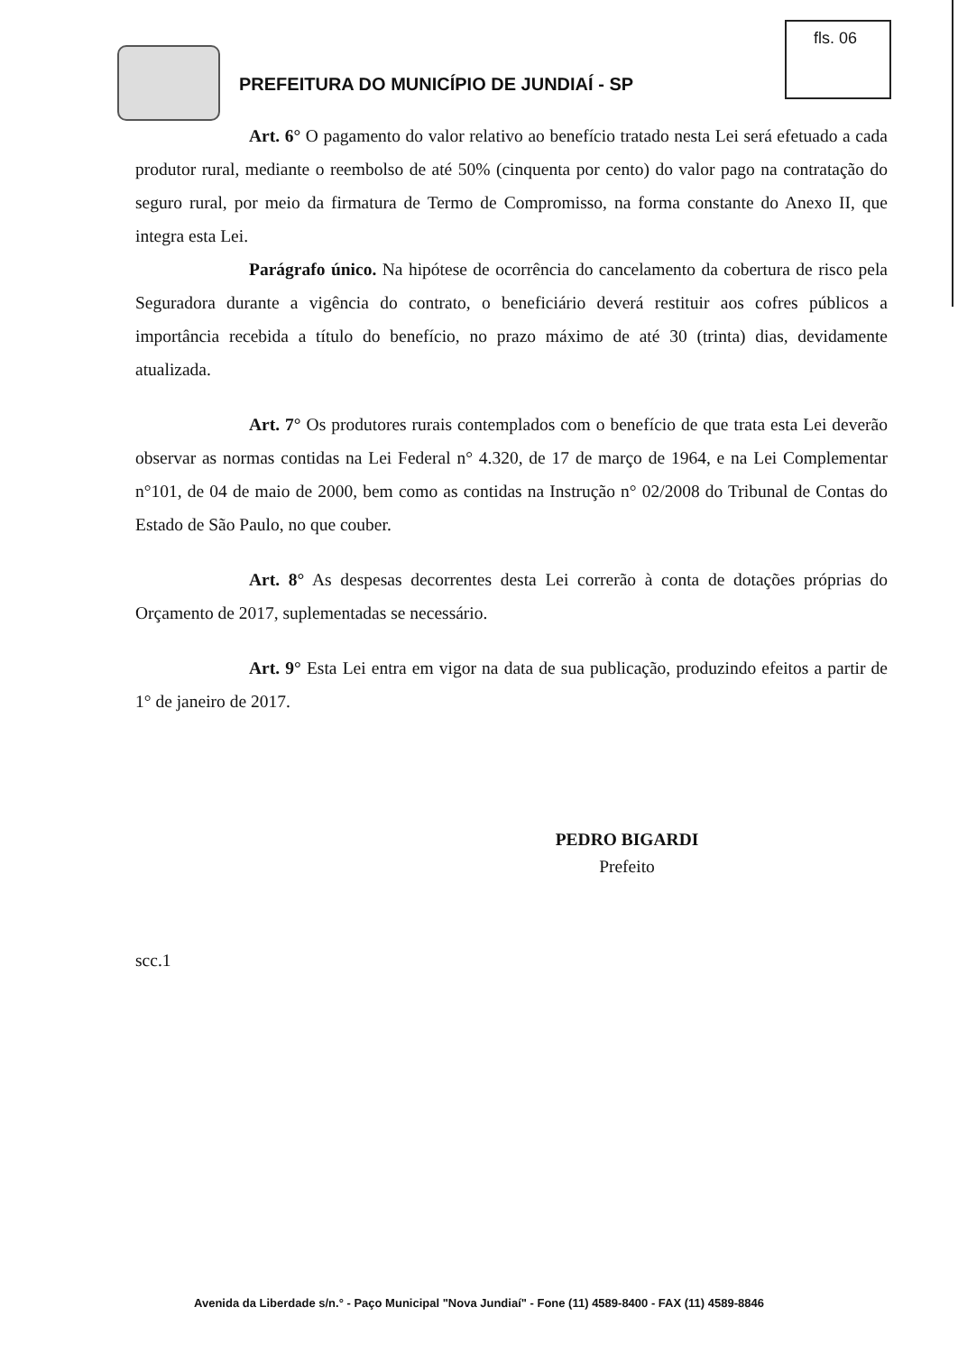PREFEITURA DO MUNICÍPIO DE JUNDIAÍ - SP
fls. 06
Art. 6° O pagamento do valor relativo ao benefício tratado nesta Lei será efetuado a cada produtor rural, mediante o reembolso de até 50% (cinquenta por cento) do valor pago na contratação do seguro rural, por meio da firmatura de Termo de Compromisso, na forma constante do Anexo II, que integra esta Lei.
Parágrafo único. Na hipótese de ocorrência do cancelamento da cobertura de risco pela Seguradora durante a vigência do contrato, o beneficiário deverá restituir aos cofres públicos a importância recebida a título do benefício, no prazo máximo de até 30 (trinta) dias, devidamente atualizada.
Art. 7° Os produtores rurais contemplados com o benefício de que trata esta Lei deverão observar as normas contidas na Lei Federal n° 4.320, de 17 de março de 1964, e na Lei Complementar n°101, de 04 de maio de 2000, bem como as contidas na Instrução n° 02/2008 do Tribunal de Contas do Estado de São Paulo, no que couber.
Art. 8° As despesas decorrentes desta Lei correrão à conta de dotações próprias do Orçamento de 2017, suplementadas se necessário.
Art. 9° Esta Lei entra em vigor na data de sua publicação, produzindo efeitos a partir de 1° de janeiro de 2017.
PEDRO BIGARDI
Prefeito
scc.1
Avenida da Liberdade s/n.° - Paço Municipal "Nova Jundiaí" - Fone (11) 4589-8400 - FAX (11) 4589-8846